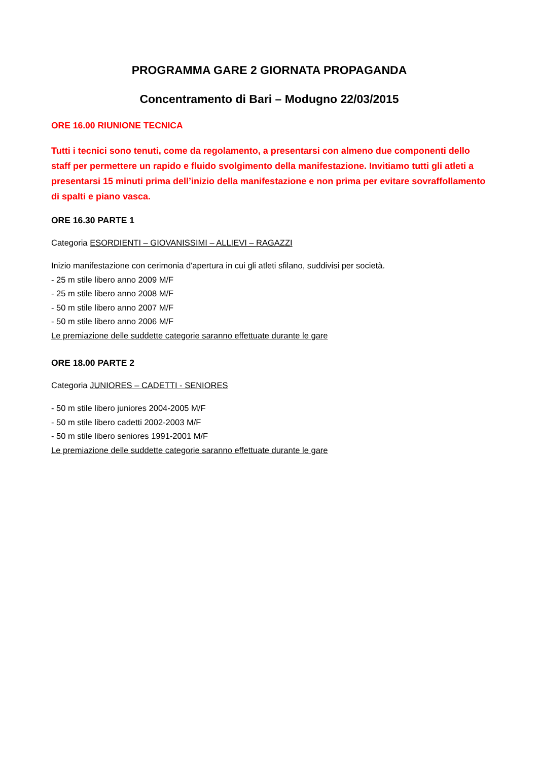PROGRAMMA GARE 2 GIORNATA PROPAGANDA
Concentramento di Bari – Modugno 22/03/2015
ORE 16.00 RIUNIONE TECNICA
Tutti i tecnici sono tenuti, come da regolamento, a presentarsi con almeno due componenti dello staff per permettere un rapido e fluido svolgimento della manifestazione. Invitiamo tutti gli atleti a presentarsi 15 minuti prima dell’inizio della manifestazione e non prima per evitare sovraffollamento di spalti e piano vasca.
ORE 16.30 PARTE 1
Categoria ESORDIENTI – GIOVANISSIMI – ALLIEVI – RAGAZZI
Inizio manifestazione con cerimonia d'apertura in cui gli atleti sfilano, suddivisi per società.
- 25 m stile libero anno 2009 M/F
- 25 m stile libero anno 2008 M/F
- 50 m stile libero anno 2007 M/F
- 50 m stile libero anno 2006 M/F
Le premiazione delle suddette categorie saranno effettuate durante le gare
ORE 18.00 PARTE 2
Categoria JUNIORES – CADETTI - SENIORES
- 50 m stile libero juniores 2004-2005 M/F
- 50 m stile libero cadetti 2002-2003 M/F
- 50 m stile libero seniores 1991-2001 M/F
Le premiazione delle suddette categorie saranno effettuate durante le gare